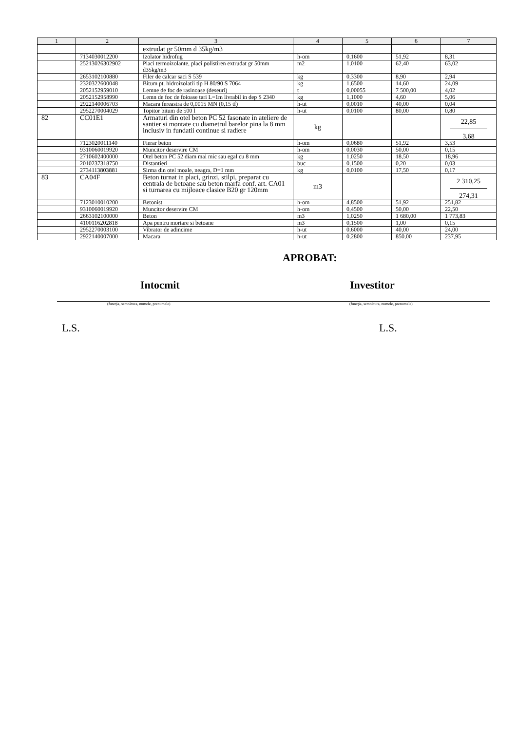| 1 | 2 | 3 | 4 | 5 | 6 | 7 |
| --- | --- | --- | --- | --- | --- | --- |
| | | extrudat gr 50mm d 35kg/m3 | | | | |
| | 7134030012200 | Izolator hidrofug | h-om | 0,1600 | 51,92 | 8,31 |
| | 25213026302902 | Placi termoizolante, placi polistiren extrudat gr 50mm d35kg/m3 | m2 | 1,0100 | 62,40 | 63,02 |
| | 2653102100880 | Filer de calcar saci S 539 | kg | 0,3300 | 8,90 | 2,94 |
| | 2320322600048 | Bitum pt. hidroizolatii tip H 80/90 S 7064 | kg | 1,6500 | 14,60 | 24,09 |
| | 2052152959010 | Lemne de foc de rasinoase (deseuri) | t | 0,00055 | 7 500,00 | 4,02 |
| | 2052152958990 | Lemn de foc de foioase tari L=1m livrabil in dep S 2340 | kg | 1,1000 | 4,60 | 5,06 |
| | 2922140006703 | Macara fereastra de 0,0015 MN (0,15 tf) | h-ut | 0,0010 | 40,00 | 0,04 |
| | 2952270004029 | Topitor bitum de 500 l | h-ut | 0,0100 | 80,00 | 0,80 |
| 82 | CC01E1 | Armaturi din otel beton PC 52 fasonate in ateliere de santier si montate cu diametrul barelor pina la 8 mm inclusiv in fundatii continue si radiere | kg | | | 22,85 3,68 |
| | 7123020011140 | Fierar beton | h-om | 0,0680 | 51,92 | 3,53 |
| | 9310060019920 | Muncitor deservire CM | h-om | 0,0030 | 50,00 | 0,15 |
| | 2710602400000 | Otel beton PC 52 diam mai mic sau egal cu 8 mm | kg | 1,0250 | 18,50 | 18,96 |
| | 2010237318750 | Distantieri | buc | 0,1500 | 0,20 | 0,03 |
| | 2734113803881 | Sirma din otel moale, neagra, D=1 mm | kg | 0,0100 | 17,50 | 0,17 |
| 83 | CA04F | Beton turnat in placi, grinzi, stilpi, preparat cu centrala de betoane sau beton marfa conf. art. CA01 si turnarea cu mijloace clasice B20 gr 120mm | m3 | | | 2 310,25 274,31 |
| | 7123010010200 | Betonist | h-om | 4,8500 | 51,92 | 251,82 |
| | 9310060019920 | Muncitor deservire CM | h-om | 0,4500 | 50,00 | 22,50 |
| | 2663102100000 | Beton | m3 | 1,0250 | 1 680,00 | 1 773,83 |
| | 4100116202818 | Apa pentru mortare si betoane | m3 | 0,1500 | 1,00 | 0,15 |
| | 2952270003100 | Vibrator de adincime | h-ut | 0,6000 | 40,00 | 24,00 |
| | 2922140007000 | Macara | h-ut | 0,2800 | 850,00 | 237,95 |
APROBAT:
Intocmit Investitor
(funcţia, semnătura, numele, prenumele) (funcţia, semnătura, numele, prenumele)
L.S. L.S.